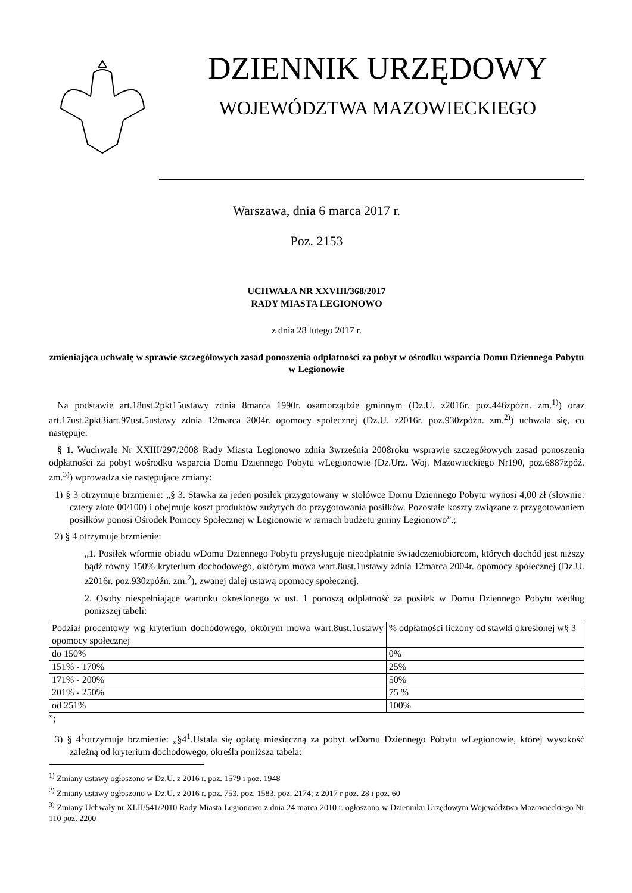DZIENNIK URZĘDOWY
WOJEWÓDZTWA MAZOWIECKIEGO
Warszawa, dnia 6 marca 2017 r.
Poz. 2153
UCHWAŁA NR XXVIII/368/2017
RADY MIASTA LEGIONOWO
z dnia 28 lutego 2017 r.
zmieniająca uchwałę w sprawie szczegółowych zasad ponoszenia odpłatności za pobyt w ośrodku wsparcia Domu Dziennego Pobytu w Legionowie
Na podstawie art.18ust.2pkt15ustawy zdnia 8marca 1990r. osamorządzie gminnym (Dz.U. z2016r. poz.446zpóźn. zm.<sup>1)</sup>) oraz art.17ust.2pkt3iart.97ust.5ustawy zdnia 12marca 2004r. opomocy społecznej (Dz.U. z2016r. poz.930zpóźn. zm.<sup>2)</sup>) uchwala się, co następuje:
§ 1. Wuchwale Nr XXIII/297/2008 Rady Miasta Legionowo zdnia 3września 2008roku wsprawie szczegółowych zasad ponoszenia odpłatności za pobyt wośrodku wsparcia Domu Dziennego Pobytu wLegionowie (Dz.Urz. Woj. Mazowieckiego Nr190, poz.6887zpóź. zm.<sup>3)</sup>) wprowadza się następujące zmiany:
1) § 3 otrzymuje brzmienie: „§ 3. Stawka za jeden posiłek przygotowany w stołówce Domu Dziennego Pobytu wynosi 4,00 zł (słownie: cztery złote 00/100) i obejmuje koszt produktów zużytych do przygotowania posiłków. Pozostałe koszty związane z przygotowaniem posiłków ponosi Ośrodek Pomocy Społecznej w Legionowie w ramach budżetu gminy Legionowo”.;
2) § 4 otrzymuje brzmienie:
„1. Posiłek wformie obiadu wDomu Dziennego Pobytu przysługuje nieodpłatnie świadczeniobiorcom, których dochód jest niższy bądź równy 150% kryterium dochodowego, októrym mowa wart.8ust.1ustawy zdnia 12marca 2004r. opomocy społecznej (Dz.U. z2016r. poz.930zpóźn. zm.<sup>2</sup>), zwanej dalej ustawą opomocy społecznej.
2. Osoby niespełniające warunku określonego w ust. 1 ponoszą odpłatność za posiłek w Domu Dziennego Pobytu według poniższej tabeli:
| Podział procentowy wg kryterium dochodowego, októrym mowa wart.8ust.1ustawy opomocy społecznej | % odpłatności liczony od stawki określonej w§ 3 |
| do 150% | 0% |
| 151% - 170% | 25% |
| 171% - 200% | 50% |
| 201% - 250% | 75 % |
| od 251% | 100% |
”;
3) § 4<sup>1</sup>otrzymuje brzmienie: „§4<sup>1</sup>.Ustala się opłatę miesięczną za pobyt wDomu Dziennego Pobytu wLegionowie, której wysokość zależną od kryterium dochodowego, określa poniższa tabela:
<sup>1)</sup> Zmiany ustawy ogłoszono w Dz.U. z 2016 r. poz. 1579 i poz. 1948
<sup>2)</sup> Zmiany ustawy ogłoszono w Dz.U. z 2016 r. poz. 753, poz. 1583, poz. 2174; z 2017 r poz. 28 i poz. 60
<sup>3)</sup> Zmiany Uchwały nr XLII/541/2010 Rady Miasta Legionowo z dnia 24 marca 2010 r. ogłoszono w Dzienniku Urzędowym Województwa Mazowieckiego Nr 110 poz. 2200